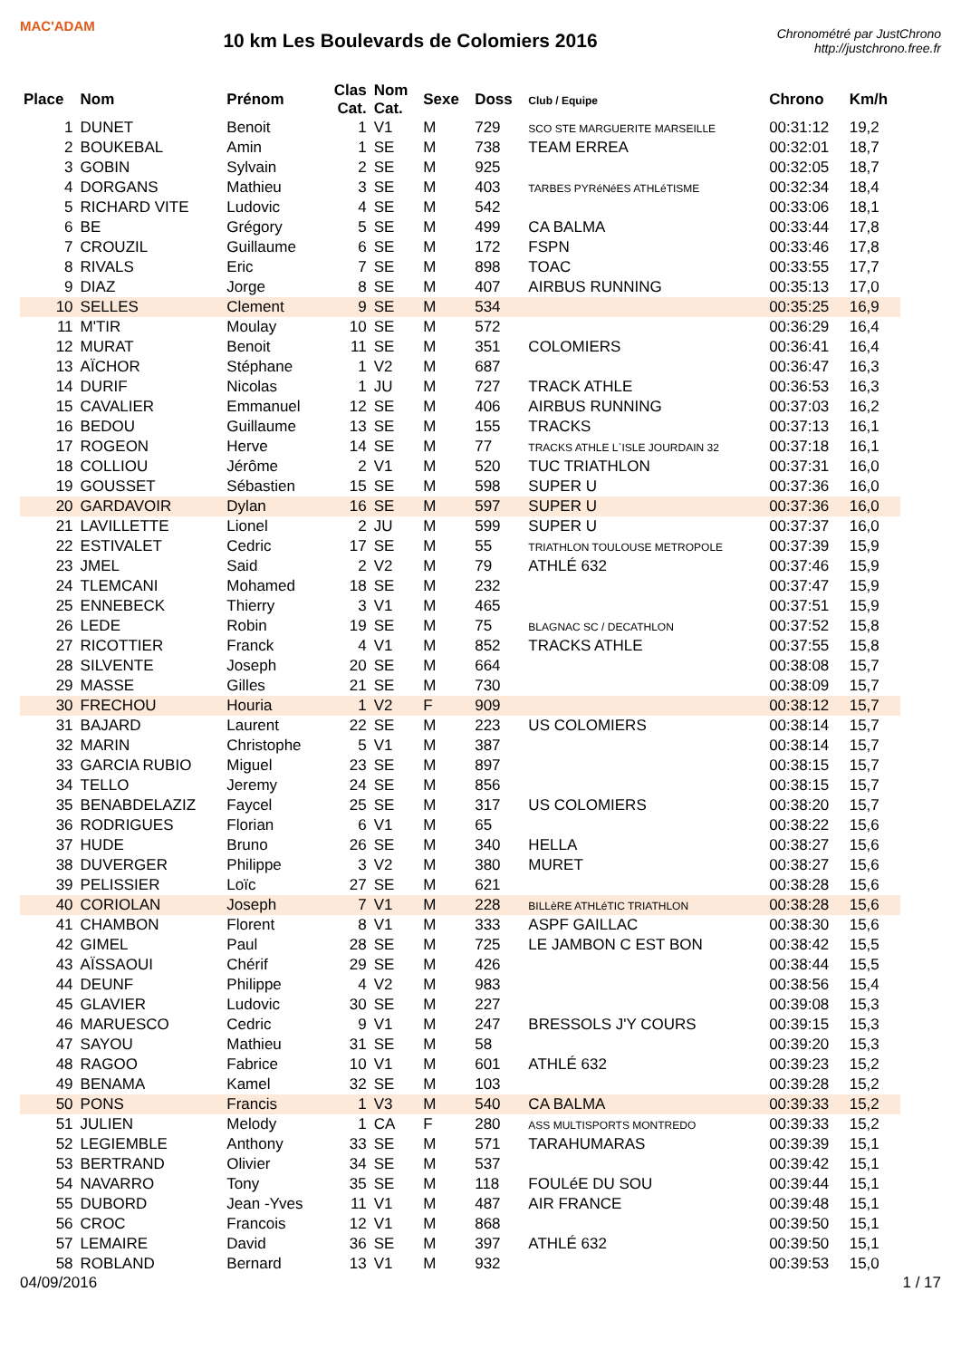MAC'ADAM
10 km Les Boulevards de Colomiers 2016
Chronométré par JustChrono
http://justchrono.free.fr
| Place | Nom | Prénom | Clas Cat. | Nom Cat. | Sexe | Doss | Club / Equipe | Chrono | Km/h |
| --- | --- | --- | --- | --- | --- | --- | --- | --- | --- |
| 1 | DUNET | Benoit | 1 | V1 | M | 729 | SCO STE MARGUERITE MARSEILLE | 00:31:12 | 19,2 |
| 2 | BOUKEBAL | Amin | 1 | SE | M | 738 | TEAM ERREA | 00:32:01 | 18,7 |
| 3 | GOBIN | Sylvain | 2 | SE | M | 925 | | 00:32:05 | 18,7 |
| 4 | DORGANS | Mathieu | 3 | SE | M | 403 | TARBES PYRéNéES ATHLéTISME | 00:32:34 | 18,4 |
| 5 | RICHARD VITE | Ludovic | 4 | SE | M | 542 | | 00:33:06 | 18,1 |
| 6 | BE | Grégory | 5 | SE | M | 499 | CA BALMA | 00:33:44 | 17,8 |
| 7 | CROUZIL | Guillaume | 6 | SE | M | 172 | FSPN | 00:33:46 | 17,8 |
| 8 | RIVALS | Eric | 7 | SE | M | 898 | TOAC | 00:33:55 | 17,7 |
| 9 | DIAZ | Jorge | 8 | SE | M | 407 | AIRBUS RUNNING | 00:35:13 | 17,0 |
| 10 | SELLES | Clement | 9 | SE | M | 534 | | 00:35:25 | 16,9 |
| 11 | M'TIR | Moulay | 10 | SE | M | 572 | | 00:36:29 | 16,4 |
| 12 | MURAT | Benoit | 11 | SE | M | 351 | COLOMIERS | 00:36:41 | 16,4 |
| 13 | AÏCHOR | Stéphane | 1 | V2 | M | 687 | | 00:36:47 | 16,3 |
| 14 | DURIF | Nicolas | 1 | JU | M | 727 | TRACK ATHLE | 00:36:53 | 16,3 |
| 15 | CAVALIER | Emmanuel | 12 | SE | M | 406 | AIRBUS RUNNING | 00:37:03 | 16,2 |
| 16 | BEDOU | Guillaume | 13 | SE | M | 155 | TRACKS | 00:37:13 | 16,1 |
| 17 | ROGEON | Herve | 14 | SE | M | 77 | TRACKS ATHLE L`ISLE JOURDAIN 32 | 00:37:18 | 16,1 |
| 18 | COLLIOU | Jérôme | 2 | V1 | M | 520 | TUC TRIATHLON | 00:37:31 | 16,0 |
| 19 | GOUSSET | Sébastien | 15 | SE | M | 598 | SUPER U | 00:37:36 | 16,0 |
| 20 | GARDAVOIR | Dylan | 16 | SE | M | 597 | SUPER U | 00:37:36 | 16,0 |
| 21 | LAVILLETTE | Lionel | 2 | JU | M | 599 | SUPER U | 00:37:37 | 16,0 |
| 22 | ESTIVALET | Cedric | 17 | SE | M | 55 | TRIATHLON TOULOUSE METROPOLE | 00:37:39 | 15,9 |
| 23 | JMEL | Said | 2 | V2 | M | 79 | ATHLÉ 632 | 00:37:46 | 15,9 |
| 24 | TLEMCANI | Mohamed | 18 | SE | M | 232 | | 00:37:47 | 15,9 |
| 25 | ENNEBECK | Thierry | 3 | V1 | M | 465 | | 00:37:51 | 15,9 |
| 26 | LEDE | Robin | 19 | SE | M | 75 | BLAGNAC SC / DECATHLON | 00:37:52 | 15,8 |
| 27 | RICOTTIER | Franck | 4 | V1 | M | 852 | TRACKS ATHLE | 00:37:55 | 15,8 |
| 28 | SILVENTE | Joseph | 20 | SE | M | 664 | | 00:38:08 | 15,7 |
| 29 | MASSE | Gilles | 21 | SE | M | 730 | | 00:38:09 | 15,7 |
| 30 | FRECHOU | Houria | 1 | V2 | F | 909 | | 00:38:12 | 15,7 |
| 31 | BAJARD | Laurent | 22 | SE | M | 223 | US COLOMIERS | 00:38:14 | 15,7 |
| 32 | MARIN | Christophe | 5 | V1 | M | 387 | | 00:38:14 | 15,7 |
| 33 | GARCIA RUBIO | Miguel | 23 | SE | M | 897 | | 00:38:15 | 15,7 |
| 34 | TELLO | Jeremy | 24 | SE | M | 856 | | 00:38:15 | 15,7 |
| 35 | BENABDELAZIZ | Faycel | 25 | SE | M | 317 | US COLOMIERS | 00:38:20 | 15,7 |
| 36 | RODRIGUES | Florian | 6 | V1 | M | 65 | | 00:38:22 | 15,6 |
| 37 | HUDE | Bruno | 26 | SE | M | 340 | HELLA | 00:38:27 | 15,6 |
| 38 | DUVERGER | Philippe | 3 | V2 | M | 380 | MURET | 00:38:27 | 15,6 |
| 39 | PELISSIER | Loïc | 27 | SE | M | 621 | | 00:38:28 | 15,6 |
| 40 | CORIOLAN | Joseph | 7 | V1 | M | 228 | BILLèRE ATHLéTIC TRIATHLON | 00:38:28 | 15,6 |
| 41 | CHAMBON | Florent | 8 | V1 | M | 333 | ASPF GAILLAC | 00:38:30 | 15,6 |
| 42 | GIMEL | Paul | 28 | SE | M | 725 | LE JAMBON C EST BON | 00:38:42 | 15,5 |
| 43 | AÏSSAOUI | Chérif | 29 | SE | M | 426 | | 00:38:44 | 15,5 |
| 44 | DEUNF | Philippe | 4 | V2 | M | 983 | | 00:38:56 | 15,4 |
| 45 | GLAVIER | Ludovic | 30 | SE | M | 227 | | 00:39:08 | 15,3 |
| 46 | MARUESCO | Cedric | 9 | V1 | M | 247 | BRESSOLS J'Y COURS | 00:39:15 | 15,3 |
| 47 | SAYOU | Mathieu | 31 | SE | M | 58 | | 00:39:20 | 15,3 |
| 48 | RAGOO | Fabrice | 10 | V1 | M | 601 | ATHLÉ 632 | 00:39:23 | 15,2 |
| 49 | BENAMA | Kamel | 32 | SE | M | 103 | | 00:39:28 | 15,2 |
| 50 | PONS | Francis | 1 | V3 | M | 540 | CA BALMA | 00:39:33 | 15,2 |
| 51 | JULIEN | Melody | 1 | CA | F | 280 | ASS MULTISPORTS MONTREDO | 00:39:33 | 15,2 |
| 52 | LEGIEMBLE | Anthony | 33 | SE | M | 571 | TARAHUMARAS | 00:39:39 | 15,1 |
| 53 | BERTRAND | Olivier | 34 | SE | M | 537 | | 00:39:42 | 15,1 |
| 54 | NAVARRO | Tony | 35 | SE | M | 118 | FOULéE DU SOU | 00:39:44 | 15,1 |
| 55 | DUBORD | Jean -Yves | 11 | V1 | M | 487 | AIR FRANCE | 00:39:48 | 15,1 |
| 56 | CROC | Francois | 12 | V1 | M | 868 | | 00:39:50 | 15,1 |
| 57 | LEMAIRE | David | 36 | SE | M | 397 | ATHLÉ 632 | 00:39:50 | 15,1 |
| 58 | ROBLAND | Bernard | 13 | V1 | M | 932 | | 00:39:53 | 15,0 |
04/09/2016 1 / 17